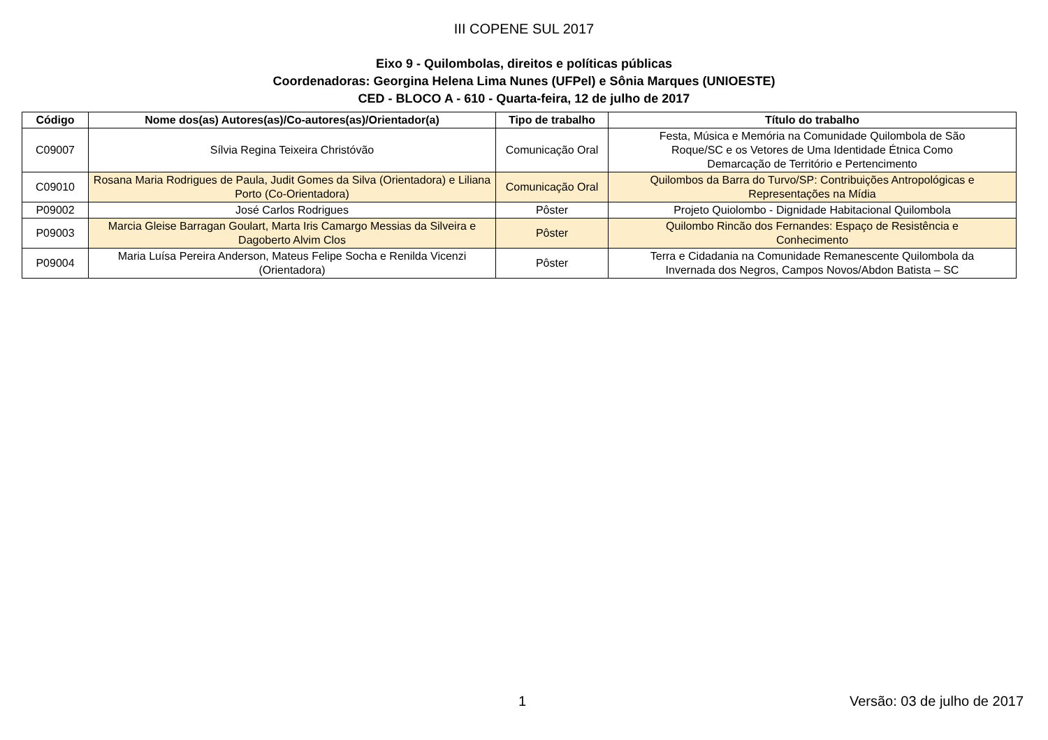III COPENE SUL 2017
Eixo 9 - Quilombolas, direitos e políticas públicas
Coordenadoras: Georgina Helena Lima Nunes (UFPel) e Sônia Marques (UNIOESTE)
CED - BLOCO A - 610 - Quarta-feira, 12 de julho de 2017
| Código | Nome dos(as) Autores(as)/Co-autores(as)/Orientador(a) | Tipo de trabalho | Título do trabalho |
| --- | --- | --- | --- |
| C09007 | Sílvia Regina Teixeira Christóvão | Comunicação Oral | Festa, Música e Memória na Comunidade Quilombola de São Roque/SC e os Vetores de Uma Identidade Étnica Como Demarcação de Território e Pertencimento |
| C09010 | Rosana Maria Rodrigues de Paula, Judit Gomes da Silva (Orientadora) e Liliana Porto (Co-Orientadora) | Comunicação Oral | Quilombos da Barra do Turvo/SP: Contribuições Antropológicas e Representações na Mídia |
| P09002 | José Carlos Rodrigues | Pôster | Projeto Quiolombo - Dignidade Habitacional Quilombola |
| P09003 | Marcia Gleise Barragan Goulart, Marta Iris Camargo Messias da Silveira e Dagoberto Alvim Clos | Pôster | Quilombo Rincão dos Fernandes: Espaço de Resistência e Conhecimento |
| P09004 | Maria Luísa Pereira Anderson, Mateus Felipe Socha e Renilda Vicenzi (Orientadora) | Pôster | Terra e Cidadania na Comunidade Remanescente Quilombola da Invernada dos Negros, Campos Novos/Abdon Batista – SC |
1 Versão: 03 de julho de 2017